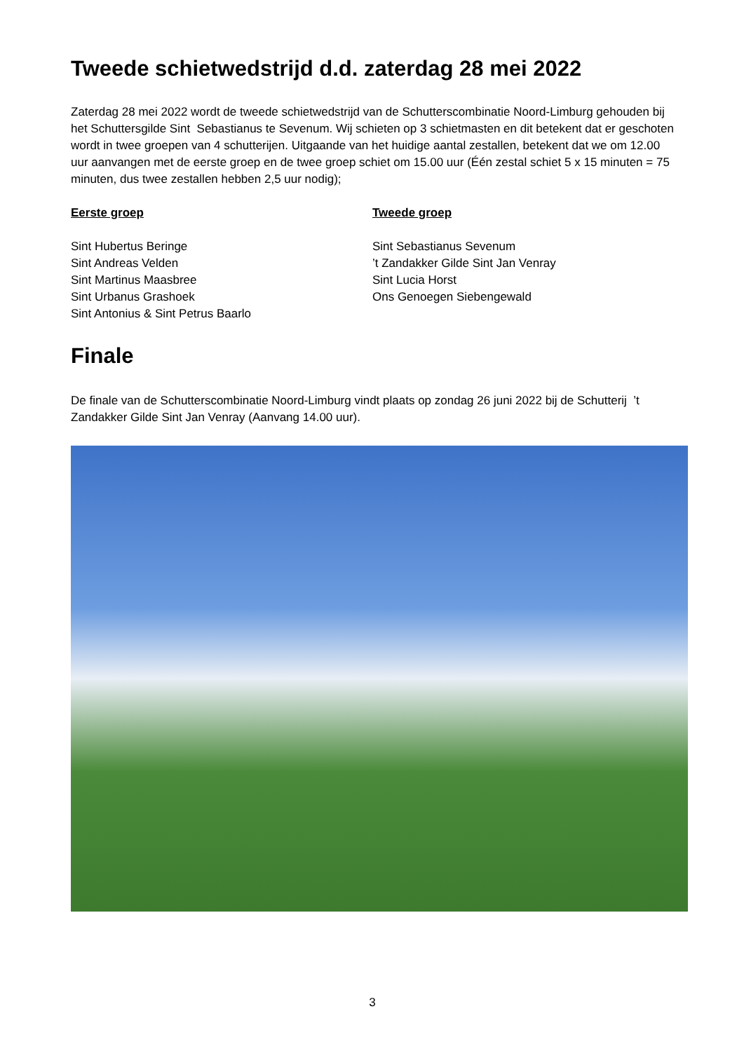Tweede schietwedstrijd d.d. zaterdag 28 mei 2022
Zaterdag 28 mei 2022 wordt de tweede schietwedstrijd van de Schutterscombinatie Noord-Limburg gehouden bij het Schuttersgilde Sint Sebastianus te Sevenum. Wij schieten op 3 schietmasten en dit betekent dat er geschoten wordt in twee groepen van 4 schutterijen. Uitgaande van het huidige aantal zestallen, betekent dat we om 12.00 uur aanvangen met de eerste groep en de twee groep schiet om 15.00 uur (Één zestal schiet 5 x 15 minuten = 75 minuten, dus twee zestallen hebben 2,5 uur nodig);
Eerste groep
Sint Hubertus Beringe
Sint Andreas Velden
Sint Martinus Maasbree
Sint Urbanus Grashoek
Sint Antonius & Sint Petrus Baarlo
Tweede groep
Sint Sebastianus Sevenum
’t Zandakker Gilde Sint Jan Venray
Sint Lucia Horst
Ons Genoegen Siebengewald
Finale
De finale van de Schutterscombinatie Noord-Limburg vindt plaats op zondag 26 juni 2022 bij de Schutterij ’t Zandakker Gilde Sint Jan Venray (Aanvang 14.00 uur).
3